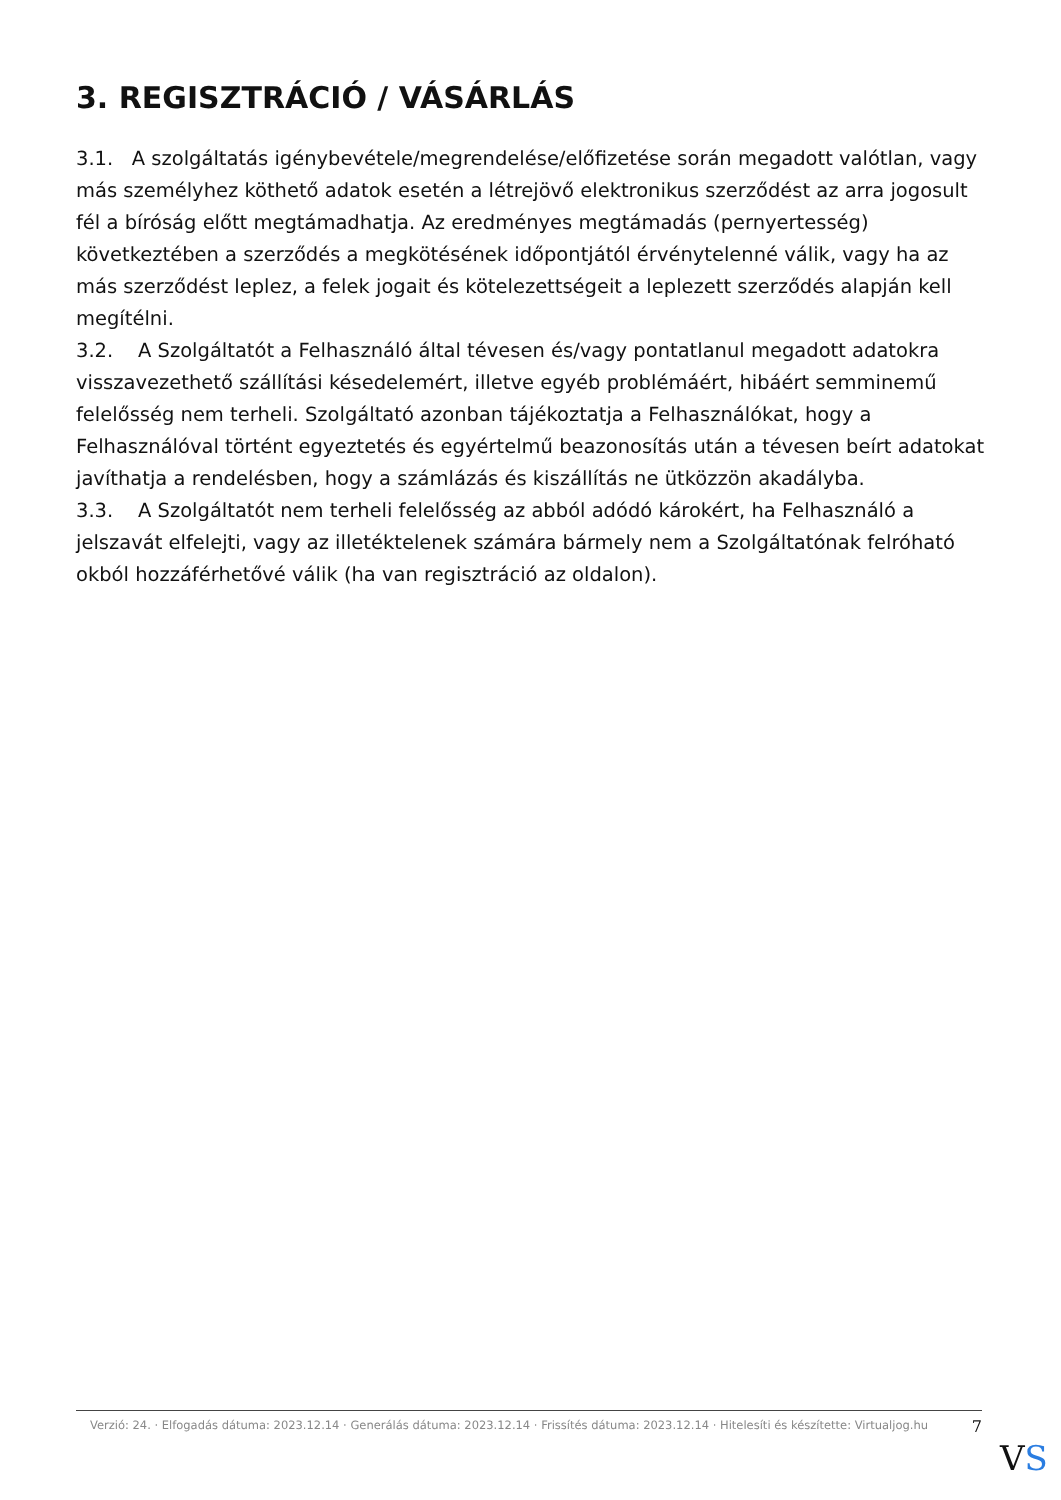3. REGISZTRÁCIÓ / VÁSÁRLÁS
3.1. A szolgáltatás igénybevétele/megrendelése/előfizetése során megadott valótlan, vagy más személyhez köthető adatok esetén a létrejövő elektronikus szerződést az arra jogosult fél a bíróság előtt megtámadhatja. Az eredményes megtámadás (pernyertesség) következtében a szerződés a megkötésének időpontjától érvénytelenné válik, vagy ha az más szerződést leplez, a felek jogait és kötelezettségeit a leplezett szerződés alapján kell megítélni.
3.2. A Szolgáltatót a Felhasználó által tévesen és/vagy pontatlanul megadott adatokra visszavezethető szállítási késedelemért, illetve egyéb problémáért, hibáért semminemű felelősség nem terheli. Szolgáltató azonban tájékoztatja a Felhasználókat, hogy a Felhasználóval történt egyeztetés és egyértelmű beazonosítás után a tévesen beírt adatokat javíthatja a rendelésben, hogy a számlázás és kiszállítás ne ütközzön akadályba.
3.3. A Szolgáltatót nem terheli felelősség az abból adódó károkért, ha Felhasználó a jelszavát elfelejti, vagy az illetéktelenek számára bármely nem a Szolgáltatónak felróható okból hozzáférhetővé válik (ha van regisztráció az oldalon).
Verzió: 24. · Elfogadás dátuma: 2023.12.14 · Generálás dátuma: 2023.12.14 · Frissítés dátuma: 2023.12.14 · Hitelesíti és készítette: Virtualjog.hu
7
VS